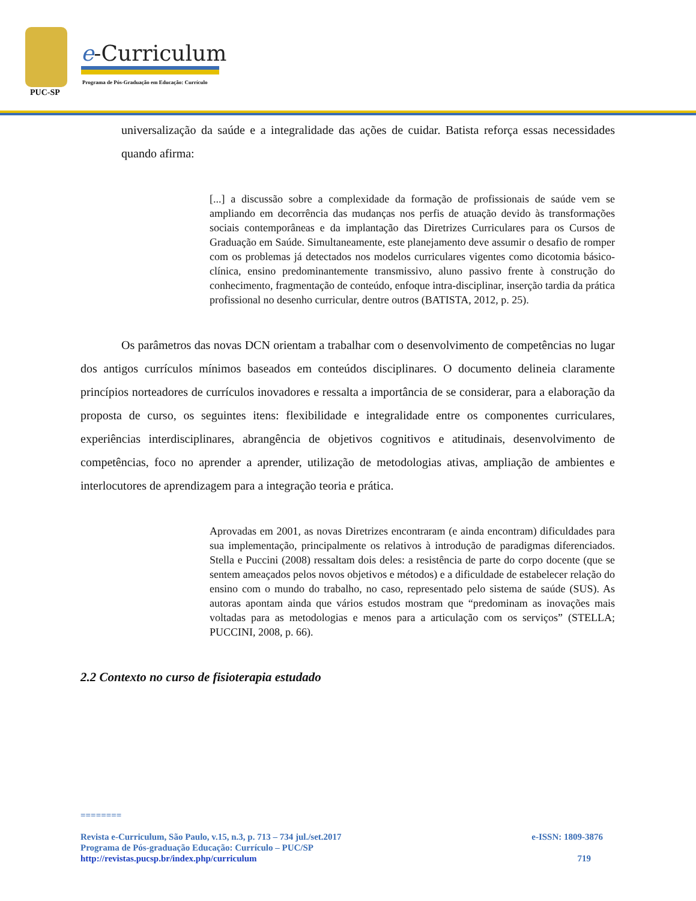PUC-SP
e-Curriculum
Programa de Pós-Graduação em Educação: Currículo
universalização da saúde e a integralidade das ações de cuidar. Batista reforça essas necessidades quando afirma:
[...] a discussão sobre a complexidade da formação de profissionais de saúde vem se ampliando em decorrência das mudanças nos perfis de atuação devido às transformações sociais contemporâneas e da implantação das Diretrizes Curriculares para os Cursos de Graduação em Saúde. Simultaneamente, este planejamento deve assumir o desafio de romper com os problemas já detectados nos modelos curriculares vigentes como dicotomia básico-clínica, ensino predominantemente transmissivo, aluno passivo frente à construção do conhecimento, fragmentação de conteúdo, enfoque intra-disciplinar, inserção tardia da prática profissional no desenho curricular, dentre outros (BATISTA, 2012, p. 25).
Os parâmetros das novas DCN orientam a trabalhar com o desenvolvimento de competências no lugar dos antigos currículos mínimos baseados em conteúdos disciplinares. O documento delineia claramente princípios norteadores de currículos inovadores e ressalta a importância de se considerar, para a elaboração da proposta de curso, os seguintes itens: flexibilidade e integralidade entre os componentes curriculares, experiências interdisciplinares, abrangência de objetivos cognitivos e atitudinais, desenvolvimento de competências, foco no aprender a aprender, utilização de metodologias ativas, ampliação de ambientes e interlocutores de aprendizagem para a integração teoria e prática.
Aprovadas em 2001, as novas Diretrizes encontraram (e ainda encontram) dificuldades para sua implementação, principalmente os relativos à introdução de paradigmas diferenciados. Stella e Puccini (2008) ressaltam dois deles: a resistência de parte do corpo docente (que se sentem ameaçados pelos novos objetivos e métodos) e a dificuldade de estabelecer relação do ensino com o mundo do trabalho, no caso, representado pelo sistema de saúde (SUS). As autoras apontam ainda que vários estudos mostram que “predominam as inovações mais voltadas para as metodologias e menos para a articulação com os serviços” (STELLA; PUCCINI, 2008, p. 66).
2.2 Contexto no curso de fisioterapia estudado
========
Revista e-Curriculum, São Paulo, v.15, n.3, p. 713 – 734 jul./set.2017 e-ISSN: 1809-3876
Programa de Pós-graduação Educação: Currículo – PUC/SP
http://revistas.pucsp.br/index.php/curriculum 719